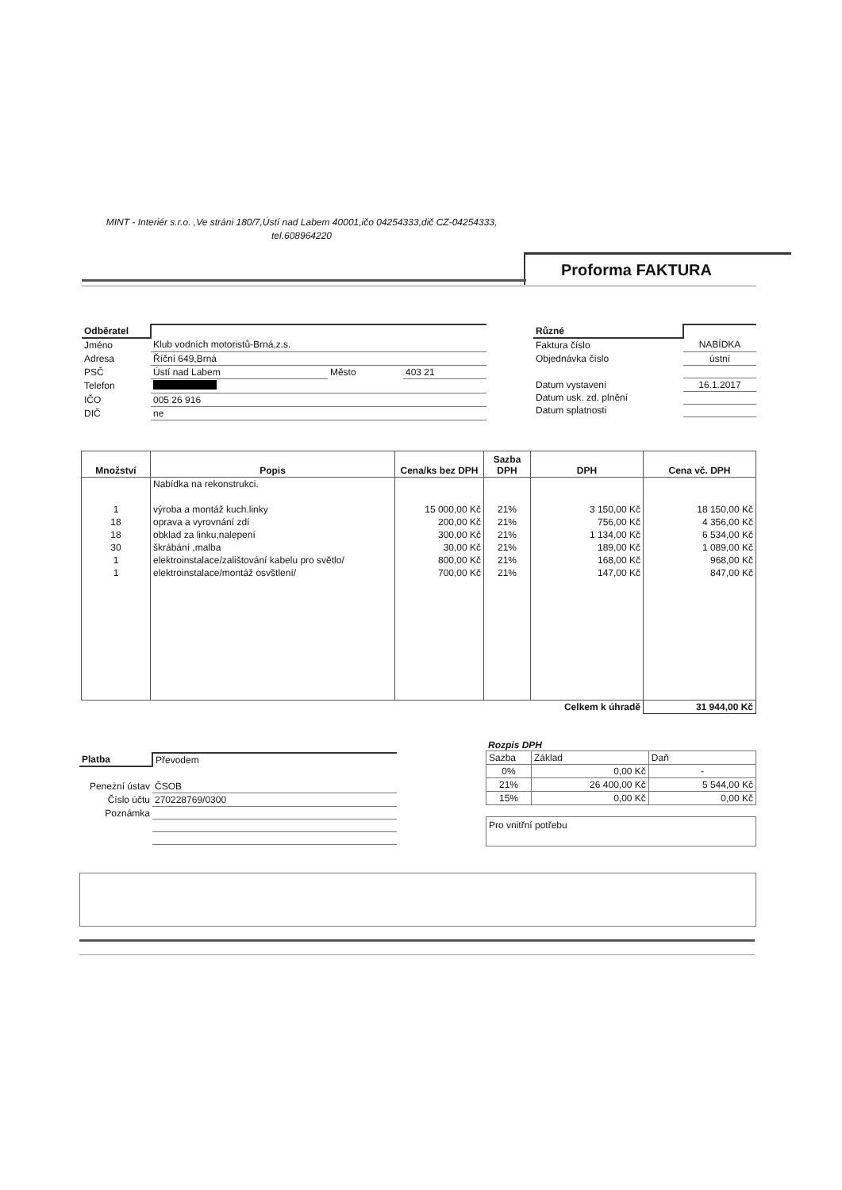MINT - Interiér s.r.o. ,Ve stráni 180/7,Ústí nad Labem 40001,ičo 04254333,dič CZ-04254333, tel.608964220
Proforma FAKTURA
| Odběratel | | | |
| Jméno | Klub vodních motoristů-Brná,z.s. | | |
| Adresa | Říční 649,Brná | | |
| PSČ | Ústí nad Labem | Město | 403 21 |
| Telefon | | | |
| IČO | 005 26 916 | | |
| DIČ | ne | | |
| Různé | |
| Faktura číslo | NABÍDKA |
| Objednávka číslo | ústní |
| Datum vystavení | 16.1.2017 |
| Datum usk. zd. plnění | |
| Datum splatnosti | |
| Množství | Popis | Cena/ks bez DPH | Sazba DPH | DPH | Cena vč. DPH |
| --- | --- | --- | --- | --- | --- |
| | Nabídka na rekonstrukci. | | | | |
| 1 | výroba a montáž kuch.linky | 15 000,00 Kč | 21% | 3 150,00 Kč | 18 150,00 Kč |
| 18 | oprava a vyrovnání zdí | 200,00 Kč | 21% | 756,00 Kč | 4 356,00 Kč |
| 18 | obklad za linku,nalepení | 300,00 Kč | 21% | 1 134,00 Kč | 6 534,00 Kč |
| 30 | škrábání ,malba | 30,00 Kč | 21% | 189,00 Kč | 1 089,00 Kč |
| 1 | elektroinstalace/zalištování kabelu pro světlo/ | 800,00 Kč | 21% | 168,00 Kč | 968,00 Kč |
| 1 | elektroinstalace/montáž osvštlení/ | 700,00 Kč | 21% | 147,00 Kč | 847,00 Kč |
| | | | | Celkem k úhradě | 31 944,00 Kč |
| Platba | Převodem |
| Peneżní ústav | ČSOB |
| Číslo účtu | 270228769/0300 |
| Poznámka | |
Rozpis DPH
| Sazba | Základ | Daň |
| 0% | 0,00 Kč | - |
| 21% | 26 400,00 Kč | 5 544,00 Kč |
| 15% | 0,00 Kč | 0,00 Kč |
Pro vnitřní potřebu